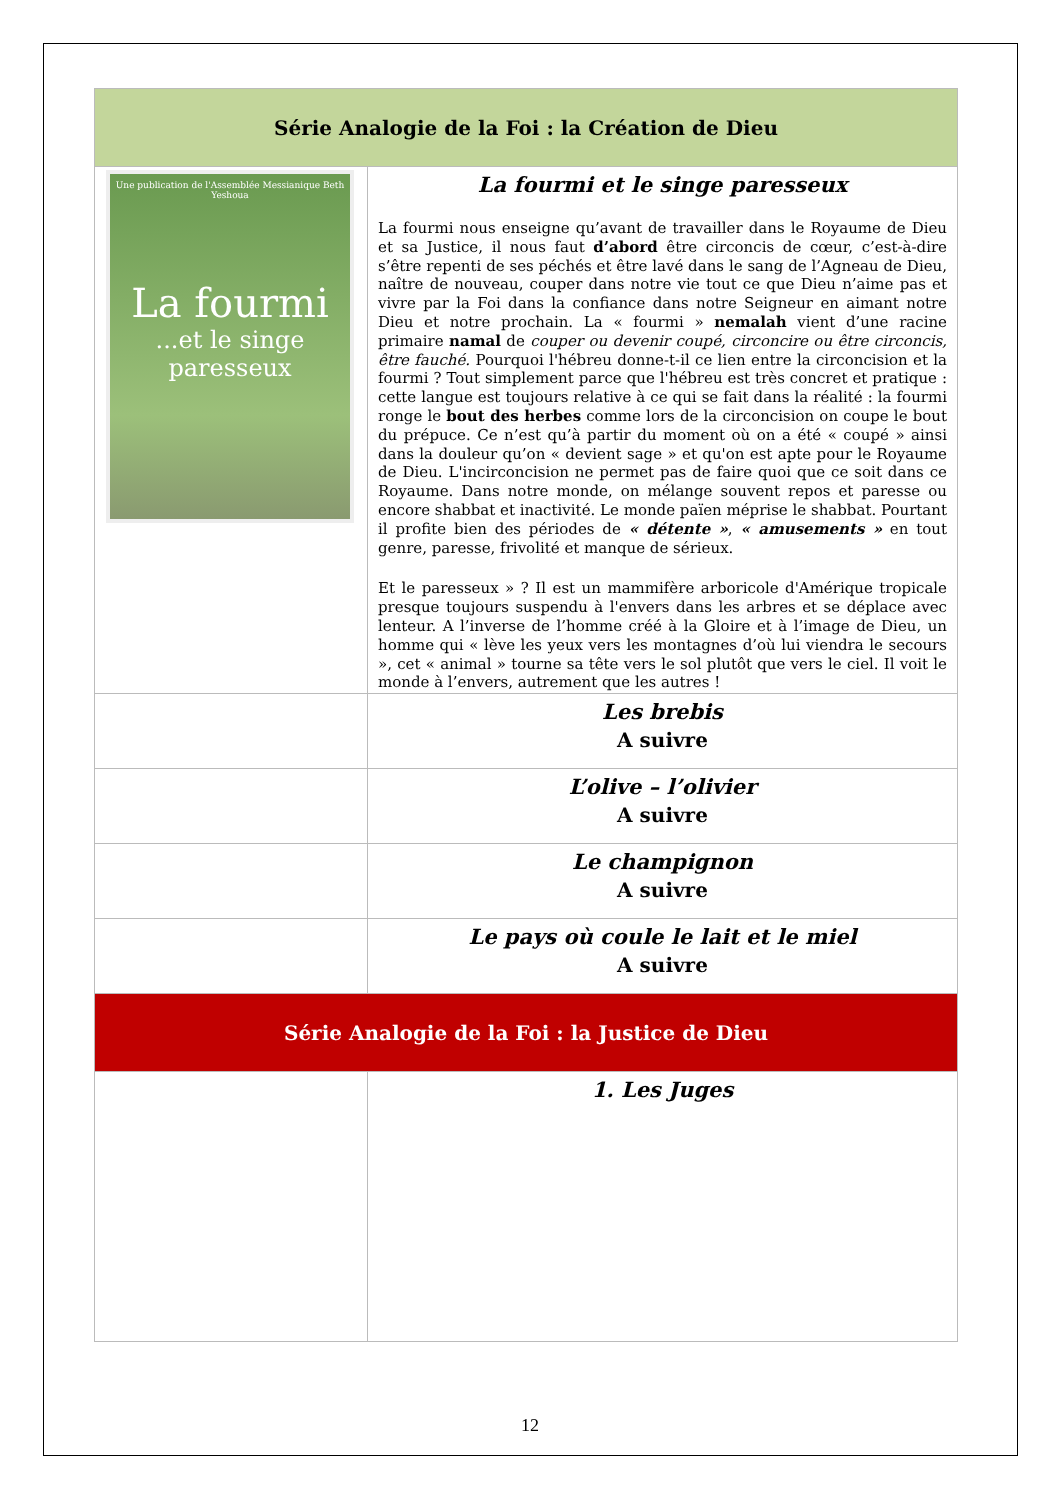| Série Analogie de la Foi : la Création de Dieu | |
| --- | --- |
| Une publication de l'Assemblée Messianique Beth Yeshoua La fourmi ...et le singe paresseux | La fourmi et le singe paresseux La fourmi nous enseigne qu’avant de travailler dans le Royaume de Dieu et sa Justice, il nous faut d’abord être circoncis de cœur, c’est-à-dire s’être repenti de ses péchés et être lavé dans le sang de l’Agneau de Dieu, naître de nouveau, couper dans notre vie tout ce que Dieu n’aime pas et vivre par la Foi dans la confiance dans notre Seigneur en aimant notre Dieu et notre prochain. La « fourmi » nemalah vient d’une racine primaire namal de couper ou devenir coupé, circoncire ou être circoncis, être fauché. Pourquoi l'hébreu donne-t-il ce lien entre la circoncision et la fourmi ? Tout simplement parce que l'hébreu est très concret et pratique : cette langue est toujours relative à ce qui se fait dans la réalité : la fourmi ronge le bout des herbes comme lors de la circoncision on coupe le bout du prépuce. Ce n’est qu’à partir du moment où on a été « coupé » ainsi dans la douleur qu’on « devient sage » et qu'on est apte pour le Royaume de Dieu. L'incirconcision ne permet pas de faire quoi que ce soit dans ce Royaume. Dans notre monde, on mélange souvent repos et paresse ou encore shabbat et inactivité. Le monde païen méprise le shabbat. Pourtant il profite bien des périodes de « détente » , « amusements » en tout genre, paresse, frivolité et manque de sérieux. Et le paresseux » ? Il est un mammifère arboricole d'Amérique tropicale presque toujours suspendu à l'envers dans les arbres et se déplace avec lenteur. A l’inverse de l’homme créé à la Gloire et à l’image de Dieu, un homme qui « lève les yeux vers les montagnes d’où lui viendra le secours », cet « animal » tourne sa tête vers le sol plutôt que vers le ciel. Il voit le monde à l’envers, autrement que les autres ! |
| | Les brebis A suivre |
| | L’olive – l’olivier A suivre |
| | Le champignon A suivre |
| | Le pays où coule le lait et le miel A suivre |
| Série Analogie de la Foi : la Justice de Dieu | |
| | 1. Les Juges |
12